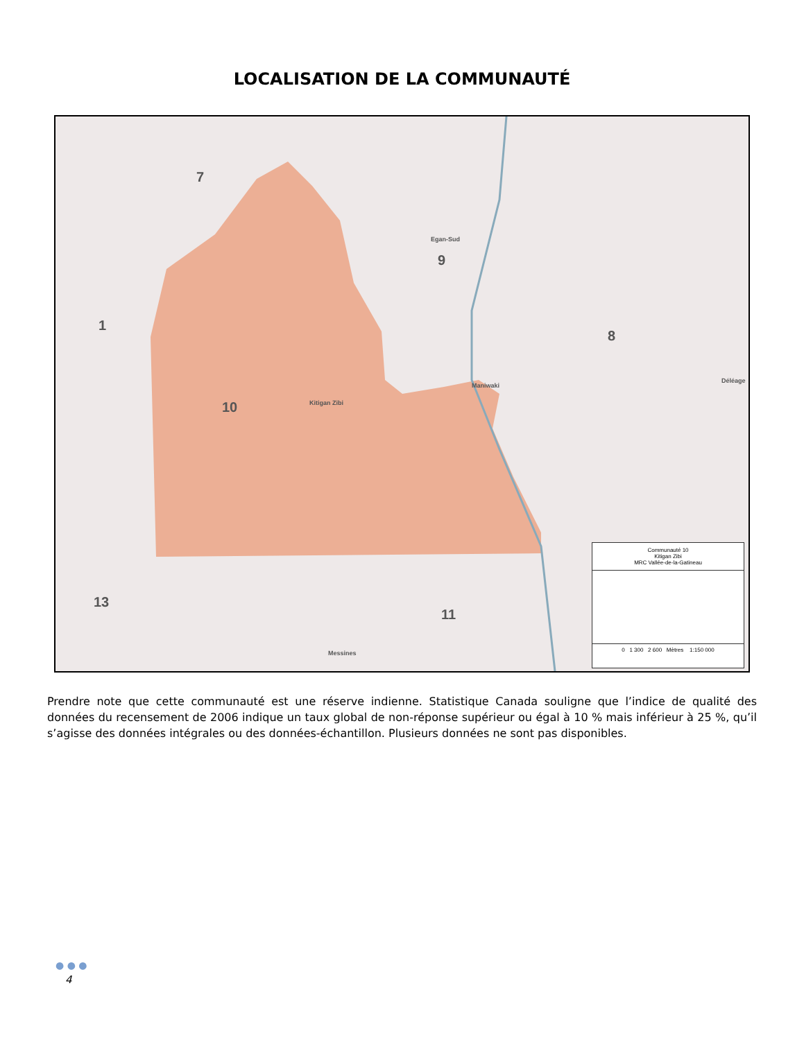LOCALISATION DE LA COMMUNAUTÉ
7
Egan-Sud
9
1
8
Maniwaki
Déléage
Kitigan Zibi 10
13
11
Messines
Communauté 10
Kitigan Zibi
MRC Vallée-de-la-Gatineau
0 1 300 2 600 Mètres 1:150 000
Prendre note que cette communauté est une réserve indienne. Statistique Canada souligne que l’indice de qualité des données du recensement de 2006 indique un taux global de non-réponse supérieur ou égal à 10 % mais inférieur à 25 %, qu’il s’agisse des données intégrales ou des données-échantillon. Plusieurs données ne sont pas disponibles.
● ● ●
4